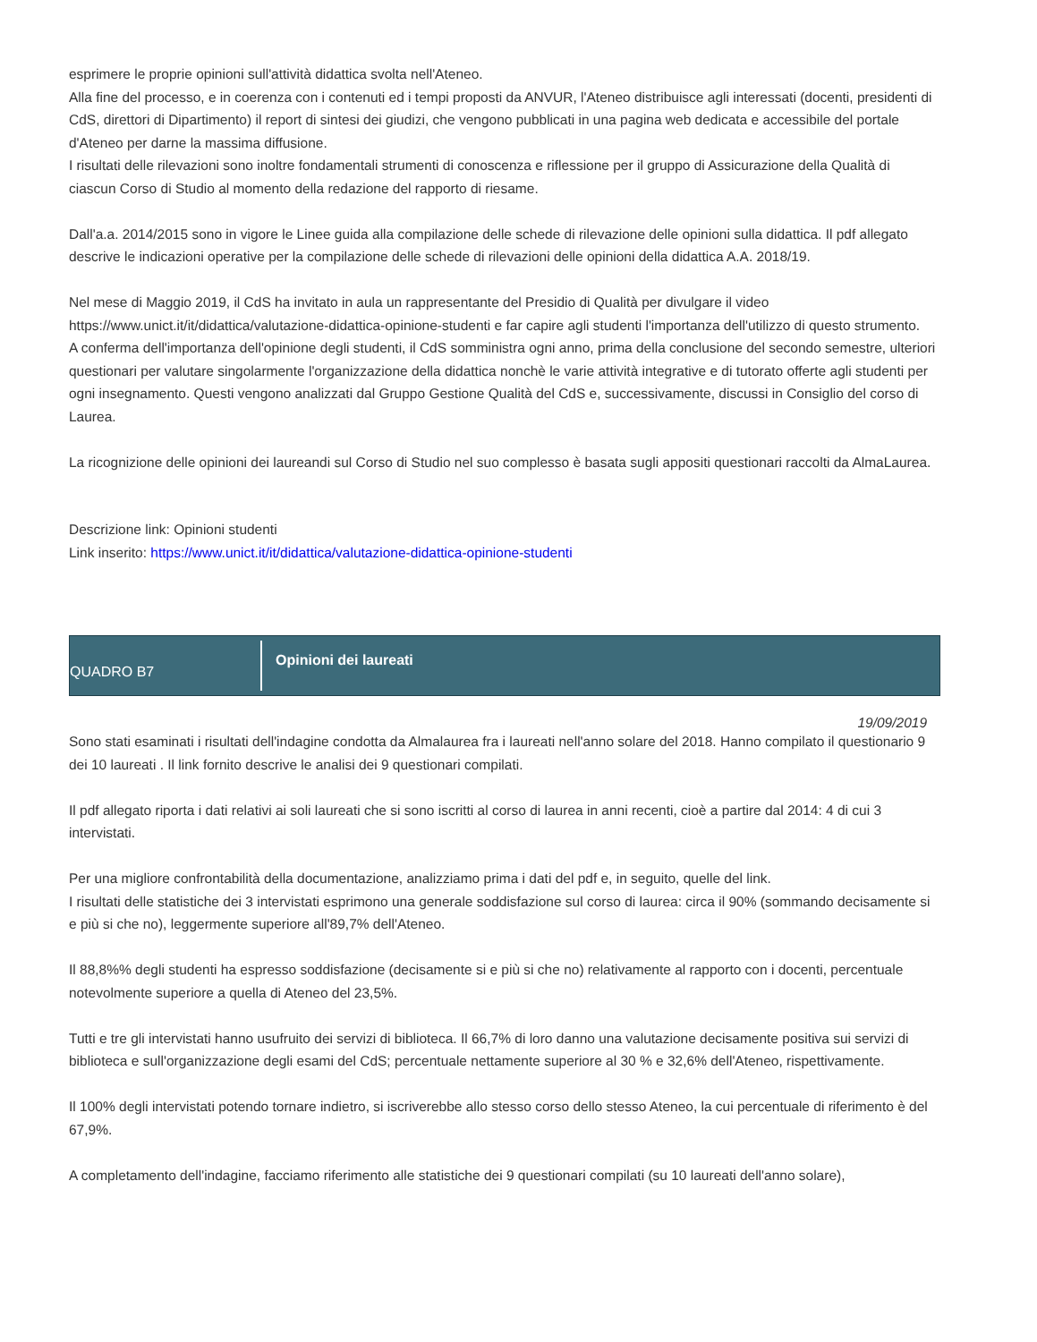esprimere le proprie opinioni sull'attività didattica svolta nell'Ateneo.
Alla fine del processo, e in coerenza con i contenuti ed i tempi proposti da ANVUR, l'Ateneo distribuisce agli interessati (docenti, presidenti di CdS, direttori di Dipartimento) il report di sintesi dei giudizi, che vengono pubblicati in una pagina web dedicata e accessibile del portale d'Ateneo per darne la massima diffusione.
I risultati delle rilevazioni sono inoltre fondamentali strumenti di conoscenza e riflessione per il gruppo di Assicurazione della Qualità di ciascun Corso di Studio al momento della redazione del rapporto di riesame.
Dall'a.a. 2014/2015 sono in vigore le Linee guida alla compilazione delle schede di rilevazione delle opinioni sulla didattica. Il pdf allegato descrive le indicazioni operative per la compilazione delle schede di rilevazioni delle opinioni della didattica A.A. 2018/19.
Nel mese di Maggio 2019, il CdS ha invitato in aula un rappresentante del Presidio di Qualità per divulgare il video https://www.unict.it/it/didattica/valutazione-didattica-opinione-studenti e far capire agli studenti l'importanza dell'utilizzo di questo strumento.
A conferma dell'importanza dell'opinione degli studenti, il CdS somministra ogni anno, prima della conclusione del secondo semestre, ulteriori questionari per valutare singolarmente l'organizzazione della didattica nonchè le varie attività integrative e di tutorato offerte agli studenti per ogni insegnamento. Questi vengono analizzati dal Gruppo Gestione Qualità del CdS e, successivamente, discussi in Consiglio del corso di Laurea.
La ricognizione delle opinioni dei laureandi sul Corso di Studio nel suo complesso è basata sugli appositi questionari raccolti da AlmaLaurea.
Descrizione link: Opinioni studenti
Link inserito: https://www.unict.it/it/didattica/valutazione-didattica-opinione-studenti
QUADRO B7
Opinioni dei laureati
19/09/2019
Sono stati esaminati i risultati dell'indagine condotta da Almalaurea fra i laureati nell'anno solare del 2018. Hanno compilato il questionario 9 dei 10 laureati . Il link fornito descrive le analisi dei 9 questionari compilati.
Il pdf allegato riporta i dati relativi ai soli laureati che si sono iscritti al corso di laurea in anni recenti, cioè a partire dal 2014: 4 di cui 3 intervistati.
Per una migliore confrontabilità della documentazione, analizziamo prima i dati del pdf e, in seguito, quelle del link.
I risultati delle statistiche dei 3 intervistati esprimono una generale soddisfazione sul corso di laurea: circa il 90% (sommando decisamente si e più si che no), leggermente superiore all'89,7% dell'Ateneo.
Il 88,8%% degli studenti ha espresso soddisfazione (decisamente si e più si che no) relativamente al rapporto con i docenti, percentuale notevolmente superiore a quella di Ateneo del 23,5%.
Tutti e tre gli intervistati hanno usufruito dei servizi di biblioteca. Il 66,7% di loro danno una valutazione decisamente positiva sui servizi di biblioteca e sull'organizzazione degli esami del CdS; percentuale nettamente superiore al 30 % e 32,6% dell'Ateneo, rispettivamente.
Il 100% degli intervistati potendo tornare indietro, si iscriverebbe allo stesso corso dello stesso Ateneo, la cui percentuale di riferimento è del 67,9%.
A completamento dell'indagine, facciamo riferimento alle statistiche dei 9 questionari compilati (su 10 laureati dell'anno solare),